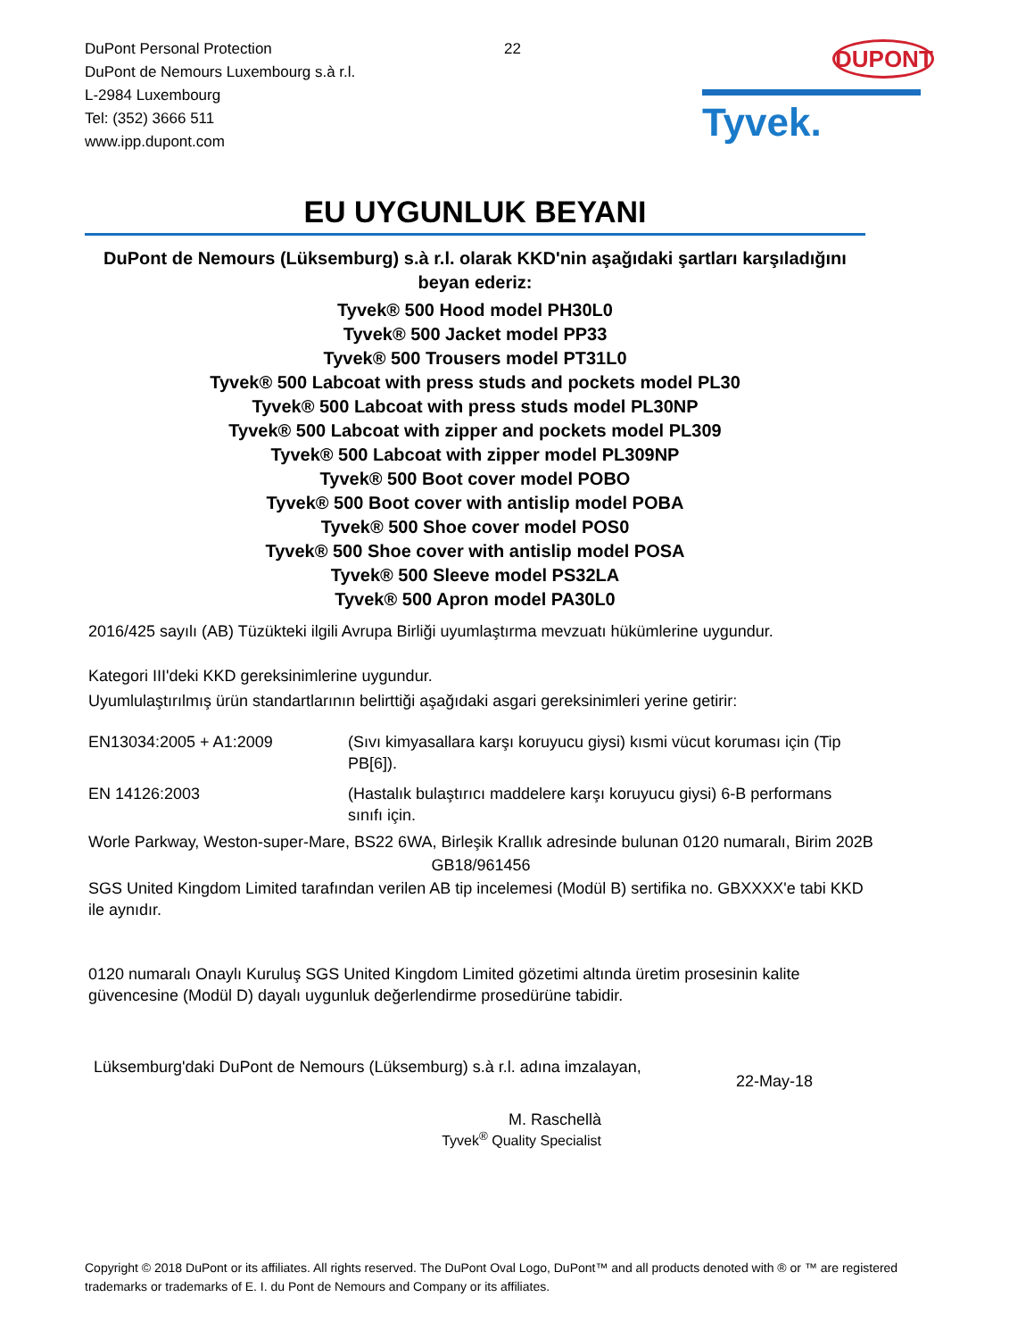DuPont Personal Protection
DuPont de Nemours Luxembourg s.à r.l.
L-2984 Luxembourg
Tel: (352) 3666 511
www.ipp.dupont.com
22 DUPONT
Tyvek.
EU UYGUNLUK BEYANI
DuPont de Nemours (Lüksemburg) s.à r.l. olarak KKD'nin aşağıdaki şartları karşıladığını beyan ederiz:
Tyvek® 500 Hood model PH30L0
Tyvek® 500 Jacket model PP33
Tyvek® 500 Trousers model PT31L0
Tyvek® 500 Labcoat with press studs and pockets model PL30
Tyvek® 500 Labcoat with press studs model PL30NP
Tyvek® 500 Labcoat with zipper and pockets model PL309
Tyvek® 500 Labcoat with zipper model PL309NP
Tyvek® 500 Boot cover model POBO
Tyvek® 500 Boot cover with antislip model POBA
Tyvek® 500 Shoe cover model POS0
Tyvek® 500 Shoe cover with antislip model POSA
Tyvek® 500 Sleeve model PS32LA
Tyvek® 500 Apron model PA30L0
2016/425 sayılı (AB) Tüzükteki ilgili Avrupa Birliği uyumlaştırma mevzuatı hükümlerine uygundur.
Kategori III'deki KKD gereksinimlerine uygundur.
Uyumlulaştırılmış ürün standartlarının belirttiği aşağıdaki asgari gereksinimleri yerine getirir:
EN13034:2005 + A1:2009 (Sıvı kimyasallara karşı koruyucu giysi) kısmi vücut koruması için (Tip PB[6]).
EN 14126:2003 (Hastalık bulaştırıcı maddelere karşı koruyucu giysi) 6-B performans sınıfı için.
Worle Parkway, Weston-super-Mare, BS22 6WA, Birleşik Krallık adresinde bulunan 0120 numaralı, Birim 202B
GB18/961456
SGS United Kingdom Limited tarafından verilen AB tip incelemesi (Modül B) sertifika no. GBXXXX'e tabi KKD ile aynıdır.
0120 numaralı Onaylı Kuruluş SGS United Kingdom Limited gözetimi altında üretim prosesinin kalite güvencesine (Modül D) dayalı uygunluk değerlendirme prosedürüne tabidir.
Lüksemburg'daki DuPont de Nemours (Lüksemburg) s.à r.l. adına imzalayan,
22-May-18
M. Raschellà
Tyvek<sup>®</sup> Quality Specialist
Copyright © 2018 DuPont or its affiliates. All rights reserved. The DuPont Oval Logo, DuPont™ and all products denoted with ® or ™ are registered trademarks or trademarks of E. I. du Pont de Nemours and Company or its affiliates.